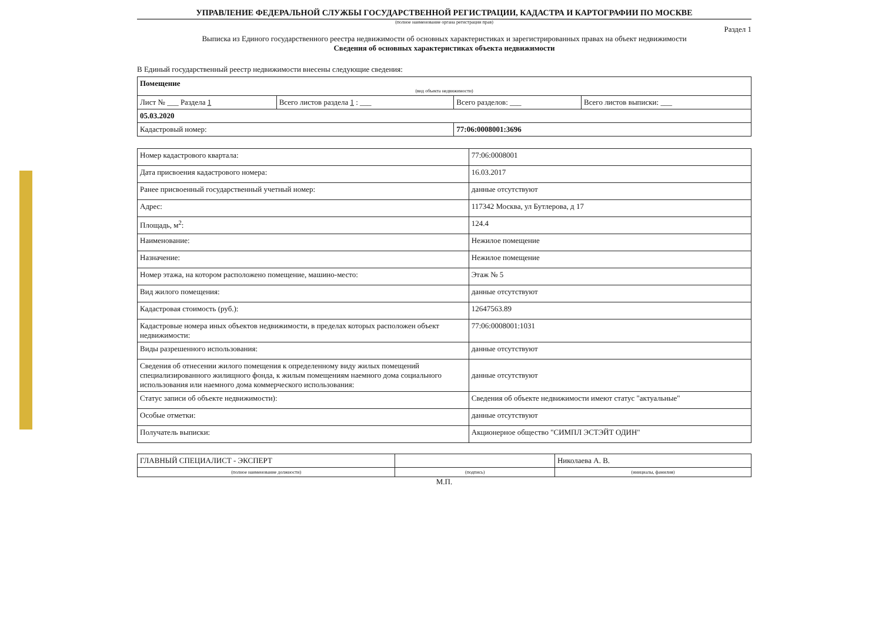УПРАВЛЕНИЕ ФЕДЕРАЛЬНОЙ СЛУЖБЫ ГОСУДАРСТВЕННОЙ РЕГИСТРАЦИИ, КАДАСТРА И КАРТОГРАФИИ ПО МОСКВЕ
(полное наименование органа регистрации прав)
Раздел 1
Выписка из Единого государственного реестра недвижимости об основных характеристиках и зарегистрированных правах на объект недвижимости
Сведения об основных характеристиках объекта недвижимости
В Единый государственный реестр недвижимости внесены следующие сведения:
| Помещение (вид объекта недвижимости) | | | |
| Лист № ___ Раздела 1 | Всего листов раздела 1 : ___ | Всего разделов: ___ | Всего листов выписки: ___ |
| 05.03.2020 | | | |
| Кадастровый номер: | | 77:06:0008001:3696 | |
| Номер кадастрового квартала: | 77:06:0008001 |
| Дата присвоения кадастрового номера: | 16.03.2017 |
| Ранее присвоенный государственный учетный номер: | данные отсутствуют |
| Адрес: | 117342 Москва, ул Бутлерова, д 17 |
| Площадь, м<sup>2</sup>: | 124.4 |
| Наименование: | Нежилое помещение |
| Назначение: | Нежилое помещение |
| Номер этажа, на котором расположено помещение, машино-место: | Этаж № 5 |
| Вид жилого помещения: | данные отсутствуют |
| Кадастровая стоимость (руб.): | 12647563.89 |
| Кадастровые номера иных объектов недвижимости, в пределах которых расположен объект недвижимости: | 77:06:0008001:1031 |
| Виды разрешенного использования: | данные отсутствуют |
| Сведения об отнесении жилого помещения к определенному виду жилых помещений специализированного жилищного фонда, к жилым помещениям наемного дома социального использования или наемного дома коммерческого использования: | данные отсутствуют |
| Статус записи об объекте недвижимости): | Сведения об объекте недвижимости имеют статус "актуальные" |
| Особые отметки: | данные отсутствуют |
| Получатель выписки: | Акционерное общество "СИМПЛ ЭСТЭЙТ ОДИН" |
| ГЛАВНЫЙ СПЕЦИАЛИСТ - ЭКСПЕРТ | | Николаева А. В. |
| (полное наименование должности) | (подпись) | (инициалы, фамилия) |
М.П.